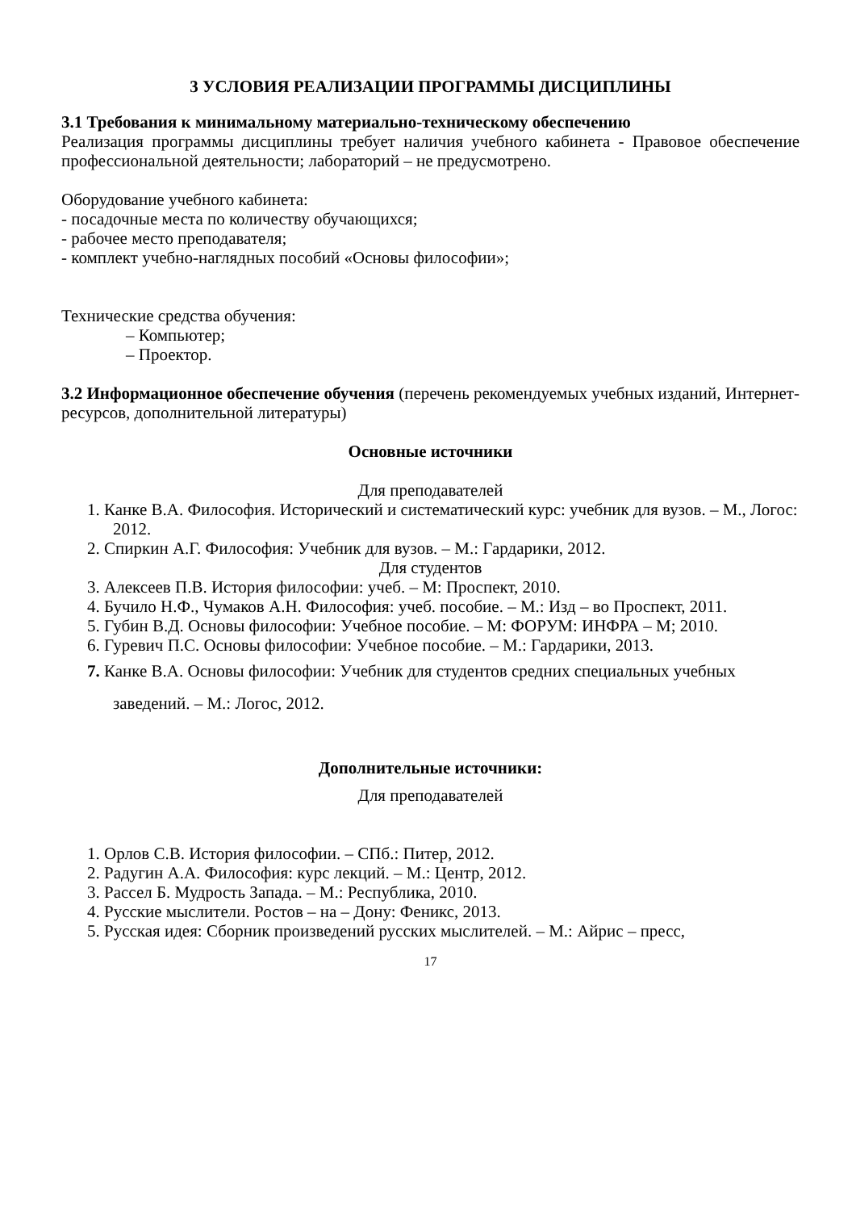3 УСЛОВИЯ РЕАЛИЗАЦИИ ПРОГРАММЫ ДИСЦИПЛИНЫ
3.1 Требования к минимальному материально-техническому обеспечению
Реализация программы дисциплины требует наличия учебного кабинета - Правовое обеспечение профессиональной деятельности; лабораторий – не предусмотрено.
Оборудование учебного кабинета:
- посадочные места по количеству обучающихся;
- рабочее место преподавателя;
- комплект учебно-наглядных пособий «Основы философии»;
Технические средства обучения:
– Компьютер;
– Проектор.
3.2 Информационное обеспечение обучения (перечень рекомендуемых учебных изданий, Интернет-ресурсов, дополнительной литературы)
Основные источники
Для преподавателей
1. Канке В.А. Философия. Исторический и систематический курс: учебник для вузов. – М., Логос: 2012.
2. Спиркин А.Г. Философия: Учебник для вузов. – М.: Гардарики, 2012.
Для студентов
3. Алексеев П.В. История философии: учеб. – М: Проспект, 2010.
4. Бучило Н.Ф., Чумаков А.Н. Философия: учеб. пособие. – М.: Изд – во Проспект, 2011.
5. Губин В.Д. Основы философии: Учебное пособие. – М: ФОРУМ: ИНФРА – М; 2010.
6. Гуревич П.С. Основы философии: Учебное пособие. – М.: Гардарики, 2013.
7. Канке В.А. Основы философии: Учебник для студентов средних специальных учебных заведений. – М.: Логос, 2012.
Дополнительные источники:
Для преподавателей
1. Орлов С.В. История философии. – СПб.: Питер, 2012.
2. Радугин А.А. Философия: курс лекций. – М.: Центр, 2012.
3. Рассел Б. Мудрость Запада. – М.: Республика, 2010.
4. Русские мыслители. Ростов – на – Дону: Феникс, 2013.
5. Русская идея: Сборник произведений русских мыслителей. – М.: Айрис – пресс,
17